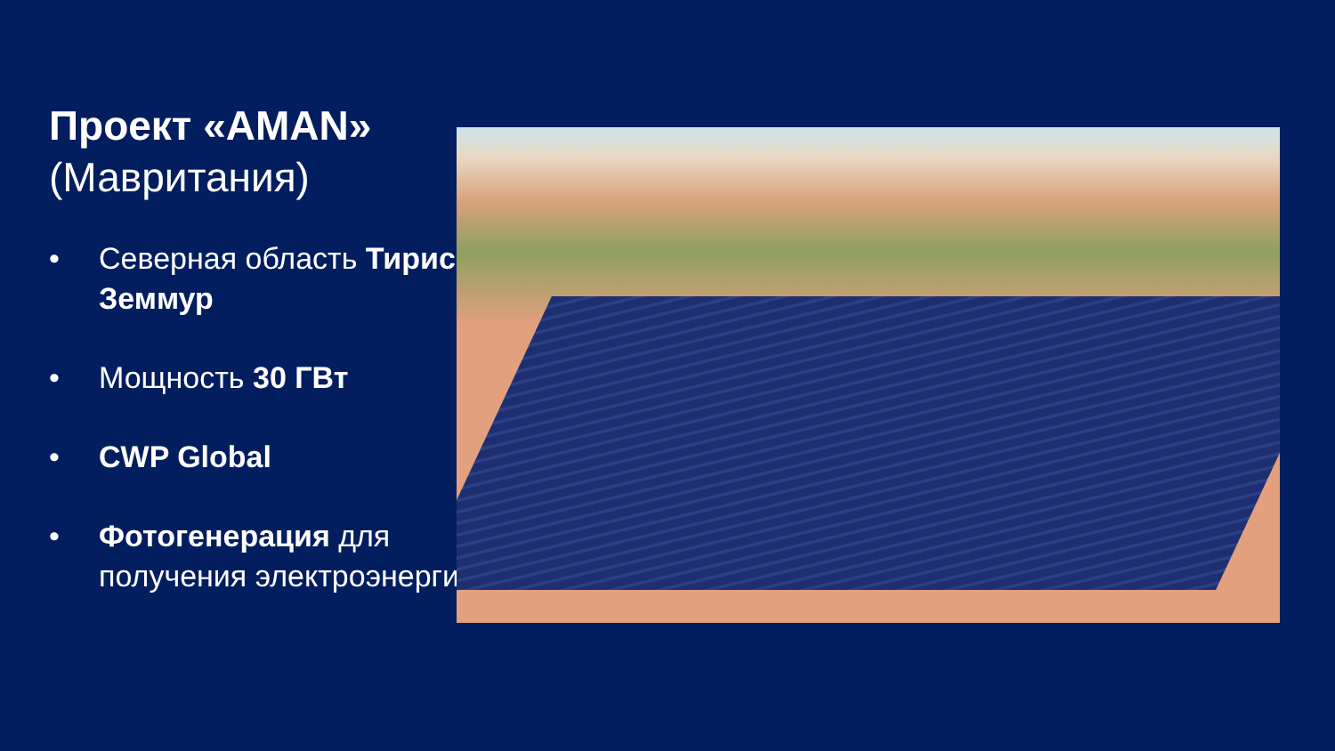Проект «AMAN»
(Мавритания)
• Северная область Тирис-Земмур
• Мощность 30 ГВт
• CWP Global
• Фотогенерация для получения электроэнергии